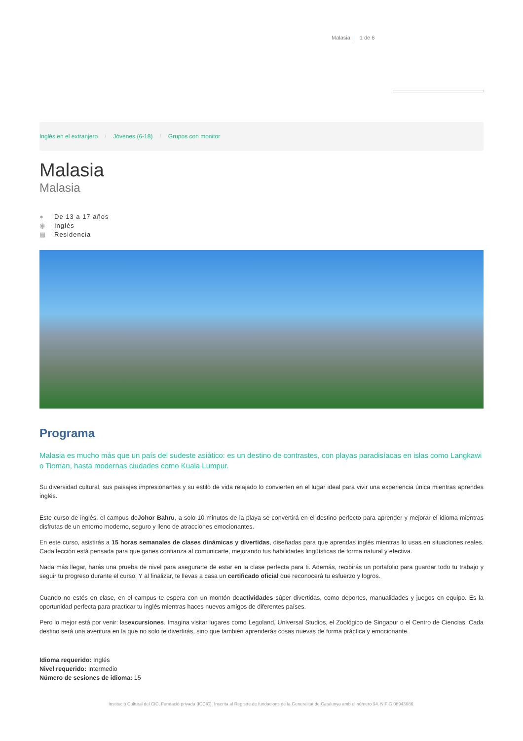Malasia | 1 de 6
Inglés en el extranjero / Jóvenes (6-18) / Grupos con monitor
Malasia
Malasia
● De 13 a 17 años
◉ Inglés
▤ Residencia
Programa
Malasia es mucho más que un país del sudeste asiático: es un destino de contrastes, con playas paradisíacas en islas como Langkawi o Tioman, hasta modernas ciudades como Kuala Lumpur.
Su diversidad cultural, sus paisajes impresionantes y su estilo de vida relajado lo convierten en el lugar ideal para vivir una experiencia única mientras aprendes inglés.
Este curso de inglés, el campus deJohor Bahru, a solo 10 minutos de la playa se convertirá en el destino perfecto para aprender y mejorar el idioma mientras disfrutas de un entorno moderno, seguro y lleno de atracciones emocionantes.
En este curso, asistirás a 15 horas semanales de clases dinámicas y divertidas, diseñadas para que aprendas inglés mientras lo usas en situaciones reales. Cada lección está pensada para que ganes confianza al comunicarte, mejorando tus habilidades lingüísticas de forma natural y efectiva.
Nada más llegar, harás una prueba de nivel para asegurarte de estar en la clase perfecta para ti. Además, recibirás un portafolio para guardar todo tu trabajo y seguir tu progreso durante el curso. Y al finalizar, te llevas a casa un certificado oficial que reconocerá tu esfuerzo y logros.
Cuando no estés en clase, en el campus te espera con un montón deactividades súper divertidas, como deportes, manualidades y juegos en equipo. Es la oportunidad perfecta para practicar tu inglés mientras haces nuevos amigos de diferentes países.
Pero lo mejor está por venir: lasexcursiones. Imagina visitar lugares como Legoland, Universal Studios, el Zoológico de Singapur o el Centro de Ciencias. Cada destino será una aventura en la que no solo te divertirás, sino que también aprenderás cosas nuevas de forma práctica y emocionante.
Idioma requerido: Inglés
Nivel requerido: Intermedio
Número de sesiones de idioma: 15
Institució Cultural del CIC, Fundació privada (ICCIC). Inscrita al Registre de fundacions de la Generalitat de Catalunya amb el número 94. NIF G 08943086.